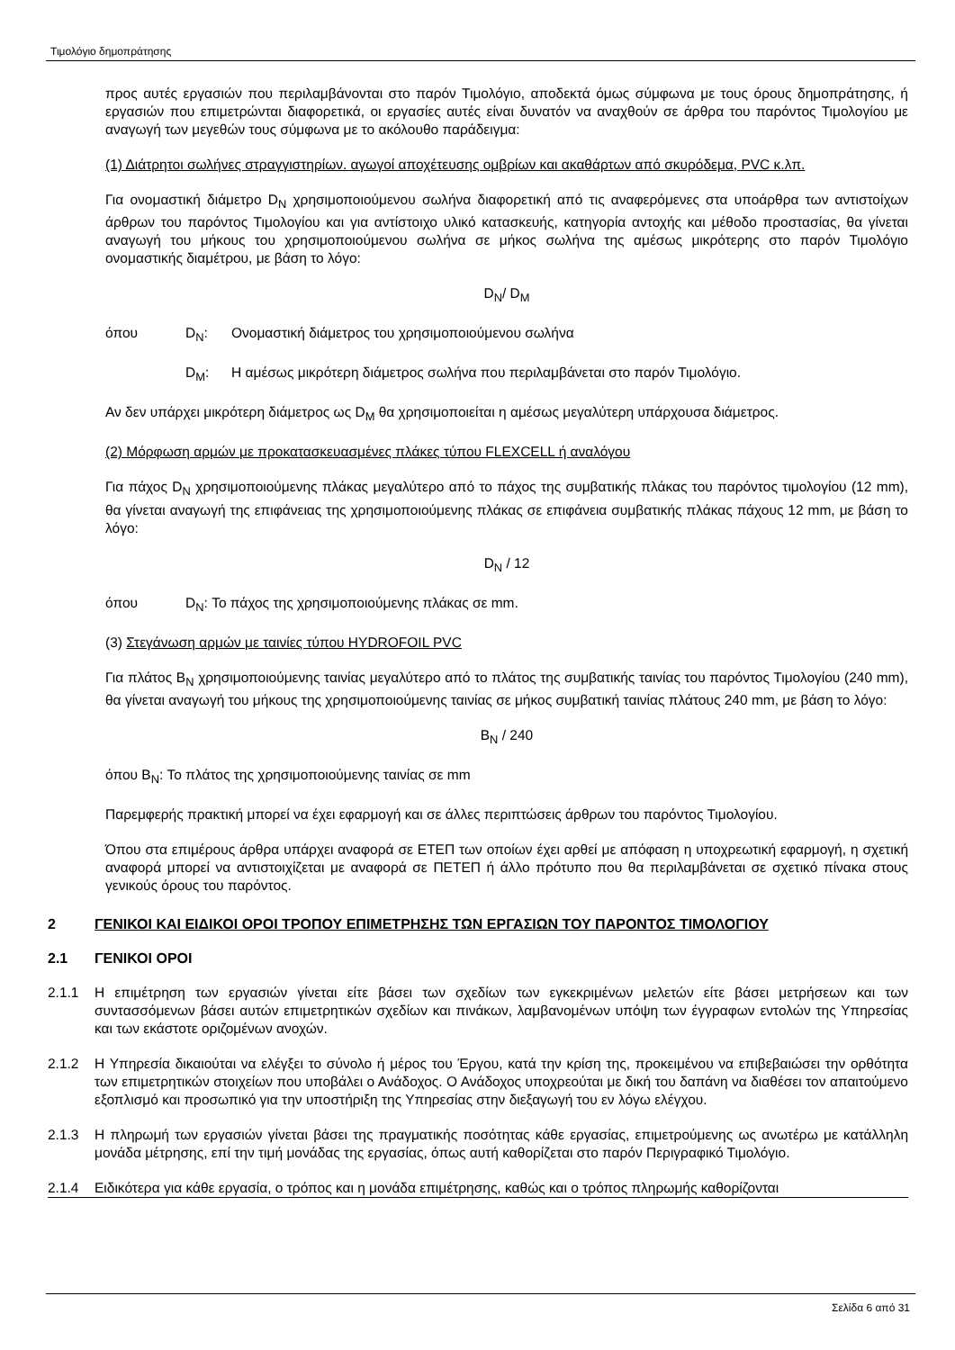Τιμολόγιο δημοπράτησης
προς αυτές εργασιών που περιλαμβάνονται στο παρόν Τιμολόγιο, αποδεκτά όμως σύμφωνα με τους όρους δημοπράτησης, ή εργασιών που επιμετρώνται διαφορετικά, οι εργασίες αυτές είναι δυνατόν να αναχθούν σε άρθρα του παρόντος Τιμολογίου με αναγωγή των μεγεθών τους σύμφωνα με το ακόλουθο παράδειγμα:
(1) Διάτρητοι σωλήνες στραγγιστηρίων. αγωγοί αποχέτευσης ομβρίων και ακαθάρτων από σκυρόδεμα, PVC κ.λπ.
Για ονομαστική διάμετρο D<sub>N</sub> χρησιμοποιούμενου σωλήνα διαφορετική από τις αναφερόμενες στα υποάρθρα των αντιστοίχων άρθρων του παρόντος Τιμολογίου και για αντίστοιχο υλικό κατασκευής, κατηγορία αντοχής και μέθοδο προστασίας, θα γίνεται αναγωγή του μήκους του χρησιμοποιούμενου σωλήνα σε μήκος σωλήνα της αμέσως μικρότερης στο παρόν Τιμολόγιο ονομαστικής διαμέτρου, με βάση το λόγο:
D<sub>N</sub>/ D<sub>M</sub>
όπου D<sub>N</sub>: Ονομαστική διάμετρος του χρησιμοποιούμενου σωλήνα
D<sub>M</sub>: Η αμέσως μικρότερη διάμετρος σωλήνα που περιλαμβάνεται στο παρόν Τιμολόγιο.
Αν δεν υπάρχει μικρότερη διάμετρος ως D<sub>M</sub> θα χρησιμοποιείται η αμέσως μεγαλύτερη υπάρχουσα διάμετρος.
(2) Μόρφωση αρμών με προκατασκευασμένες πλάκες τύπου FLEXCELL ή αναλόγου
Για πάχος D<sub>N</sub> χρησιμοποιούμενης πλάκας μεγαλύτερο από το πάχος της συμβατικής πλάκας του παρόντος τιμολογίου (12 mm), θα γίνεται αναγωγή της επιφάνειας της χρησιμοποιούμενης πλάκας σε επιφάνεια συμβατικής πλάκας πάχους 12 mm, με βάση το λόγο:
D<sub>N</sub> / 12
όπου D<sub>N</sub>: Το πάχος της χρησιμοποιούμενης πλάκας σε mm.
(3) Στεγάνωση αρμών με ταινίες τύπου HYDROFOIL PVC
Για πλάτος B<sub>N</sub> χρησιμοποιούμενης ταινίας μεγαλύτερο από το πλάτος της συμβατικής ταινίας του παρόντος Τιμολογίου (240 mm), θα γίνεται αναγωγή του μήκους της χρησιμοποιούμενης ταινίας σε μήκος συμβατική ταινίας πλάτους 240 mm, με βάση το λόγο:
B<sub>N</sub> / 240
όπου B<sub>N</sub>: Το πλάτος της χρησιμοποιούμενης ταινίας σε mm
Παρεμφερής πρακτική μπορεί να έχει εφαρμογή και σε άλλες περιπτώσεις άρθρων του παρόντος Τιμολογίου.
Όπου στα επιμέρους άρθρα υπάρχει αναφορά σε ΕΤΕΠ των οποίων έχει αρθεί με απόφαση η υποχρεωτική εφαρμογή, η σχετική αναφορά μπορεί να αντιστοιχίζεται με αναφορά σε ΠΕΤΕΠ ή άλλο πρότυπο που θα περιλαμβάνεται σε σχετικό πίνακα στους γενικούς όρους του παρόντος.
2 ΓΕΝΙΚΟΙ ΚΑΙ ΕΙΔΙΚΟΙ ΟΡΟΙ ΤΡΟΠΟΥ ΕΠΙΜΕΤΡΗΣΗΣ ΤΩΝ ΕΡΓΑΣΙΩΝ ΤΟΥ ΠΑΡΟΝΤΟΣ ΤΙΜΟΛΟΓΙΟΥ
2.1 ΓΕΝΙΚΟΙ ΟΡΟΙ
2.1.1 Η επιμέτρηση των εργασιών γίνεται είτε βάσει των σχεδίων των εγκεκριμένων μελετών είτε βάσει μετρήσεων και των συντασσόμενων βάσει αυτών επιμετρητικών σχεδίων και πινάκων, λαμβανομένων υπόψη των έγγραφων εντολών της Υπηρεσίας και των εκάστοτε οριζομένων ανοχών.
2.1.2 Η Υπηρεσία δικαιούται να ελέγξει το σύνολο ή μέρος του Έργου, κατά την κρίση της, προκειμένου να επιβεβαιώσει την ορθότητα των επιμετρητικών στοιχείων που υποβάλει ο Ανάδοχος. Ο Ανάδοχος υποχρεούται με δική του δαπάνη να διαθέσει τον απαιτούμενο εξοπλισμό και προσωπικό για την υποστήριξη της Υπηρεσίας στην διεξαγωγή του εν λόγω ελέγχου.
2.1.3 Η πληρωμή των εργασιών γίνεται βάσει της πραγματικής ποσότητας κάθε εργασίας, επιμετρούμενης ως ανωτέρω με κατάλληλη μονάδα μέτρησης, επί την τιμή μονάδας της εργασίας, όπως αυτή καθορίζεται στο παρόν Περιγραφικό Τιμολόγιο.
2.1.4 Ειδικότερα για κάθε εργασία, ο τρόπος και η μονάδα επιμέτρησης, καθώς και ο τρόπος πληρωμής καθορίζονται
Σελίδα 6 από 31